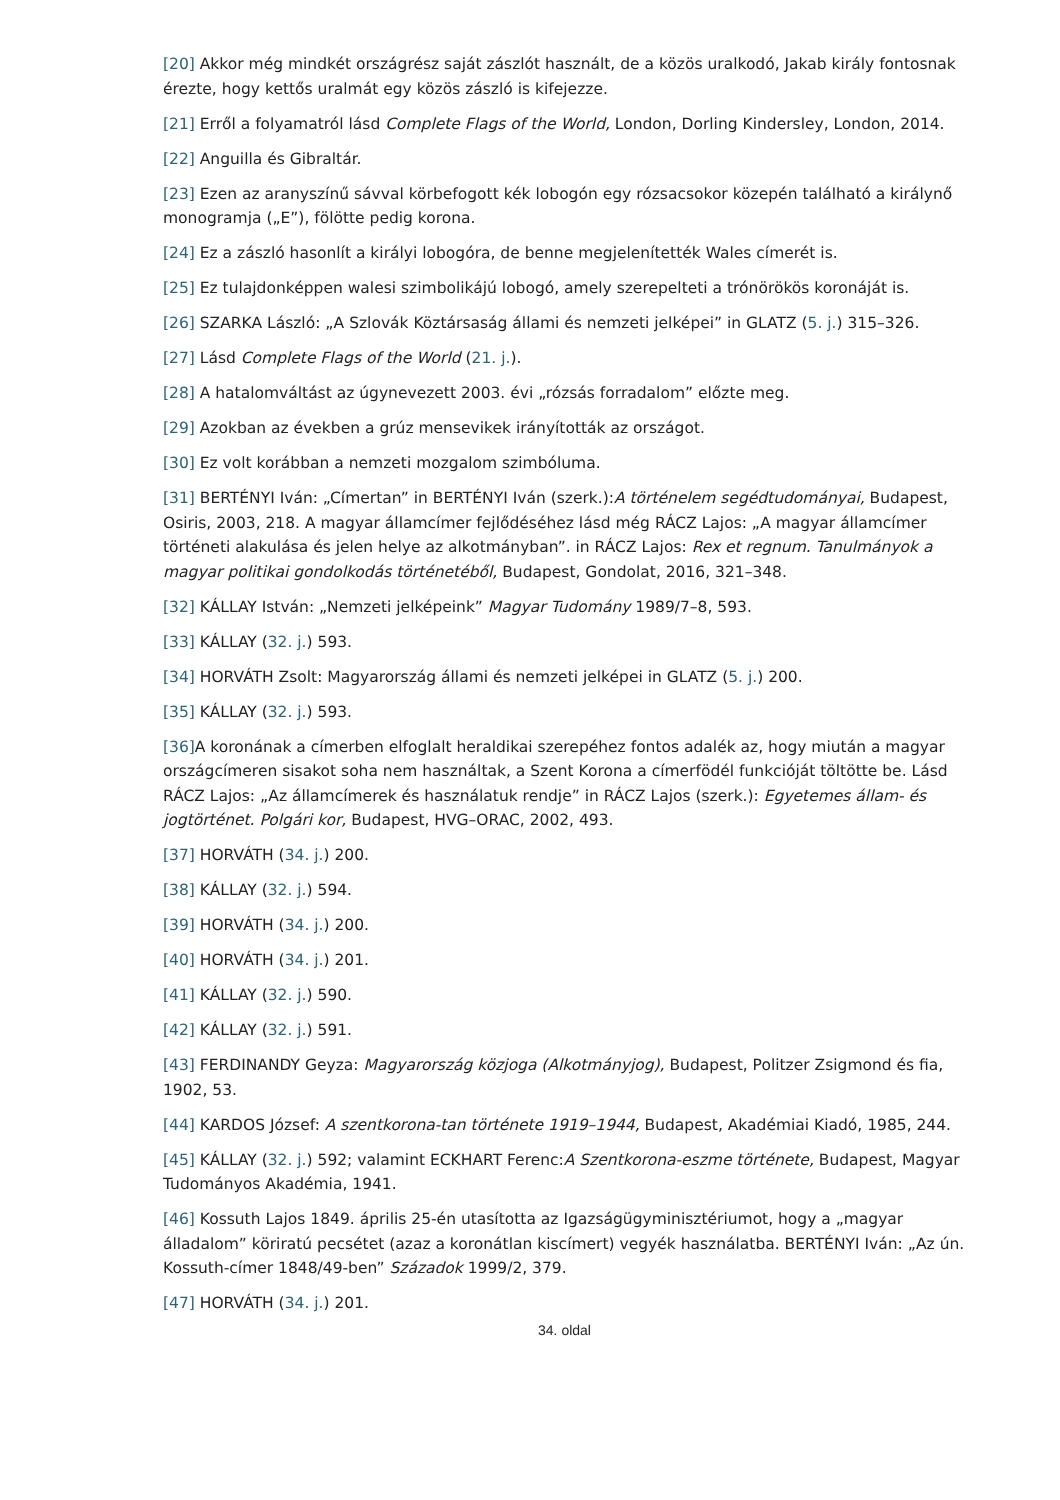[20] Akkor még mindkét országrész saját zászlót használt, de a közös uralkodó, Jakab király fontosnak érezte, hogy kettős uralmát egy közös zászló is kifejezze.
[21] Erről a folyamatról lásd Complete Flags of the World, London, Dorling Kindersley, London, 2014.
[22] Anguilla és Gibraltár.
[23] Ezen az aranyszínű sávval körbefogott kék lobogón egy rózsacsokor közepén található a királynő monogramja („E”), fölötte pedig korona.
[24] Ez a zászló hasonlít a királyi lobogóra, de benne megjelenítették Wales címerét is.
[25] Ez tulajdonképpen walesi szimbolikájú lobogó, amely szerepelteti a trónörökös koronáját is.
[26] SZARKA László: „A Szlovák Köztársaság állami és nemzeti jelképei” in GLATZ (5. j.) 315–326.
[27] Lásd Complete Flags of the World (21. j.).
[28] A hatalomváltást az úgynevezett 2003. évi „rózsás forradalom” előzte meg.
[29] Azokban az években a grúz mensevikek irányították az országot.
[30] Ez volt korábban a nemzeti mozgalom szimbóluma.
[31] BERTÉNYI Iván: „Címertan” in BERTÉNYI Iván (szerk.):A történelem segédtudományai, Budapest, Osiris, 2003, 218. A magyar államcímer fejlődéséhez lásd még RÁCZ Lajos: „A magyar államcímer történeti alakulása és jelen helye az alkotmányban”. in RÁCZ Lajos: Rex et regnum. Tanulmányok a magyar politikai gondolkodás történetéből, Budapest, Gondolat, 2016, 321–348.
[32] KÁLLAY István: „Nemzeti jelképeink” Magyar Tudomány 1989/7–8, 593.
[33] KÁLLAY (32. j.) 593.
[34] HORVÁTH Zsolt: Magyarország állami és nemzeti jelképei in GLATZ (5. j.) 200.
[35] KÁLLAY (32. j.) 593.
[36] A koronának a címerben elfoglalt heraldikai szerepéhez fontos adalék az, hogy miután a magyar országcímeren sisakot soha nem használtak, a Szent Korona a címerfödél funkcióját töltötte be. Lásd RÁCZ Lajos: „Az államcímerek és használatuk rendje” in RÁCZ Lajos (szerk.): Egyetemes állam- és jogtörténet. Polgári kor, Budapest, HVG–ORAC, 2002, 493.
[37] HORVÁTH (34. j.) 200.
[38] KÁLLAY (32. j.) 594.
[39] HORVÁTH (34. j.) 200.
[40] HORVÁTH (34. j.) 201.
[41] KÁLLAY (32. j.) 590.
[42] KÁLLAY (32. j.) 591.
[43] FERDINANDY Geyza: Magyarország közjoga (Alkotmányjog), Budapest, Politzer Zsigmond és fia, 1902, 53.
[44] KARDOS József: A szentkorona-tan története 1919–1944, Budapest, Akadémiai Kiadó, 1985, 244.
[45] KÁLLAY (32. j.) 592; valamint ECKHART Ferenc:A Szentkorona-eszme története, Budapest, Magyar Tudományos Akadémia, 1941.
[46] Kossuth Lajos 1849. április 25-én utasította az Igazságügyminisztériumot, hogy a „magyar álladalom” köriratú pecsétet (azaz a koronátlan kiscímert) vegyék használatba. BERTÉNYI Iván: „Az ún. Kossuth-címer 1848/49-ben” Századok 1999/2, 379.
[47] HORVÁTH (34. j.) 201.
34. oldal